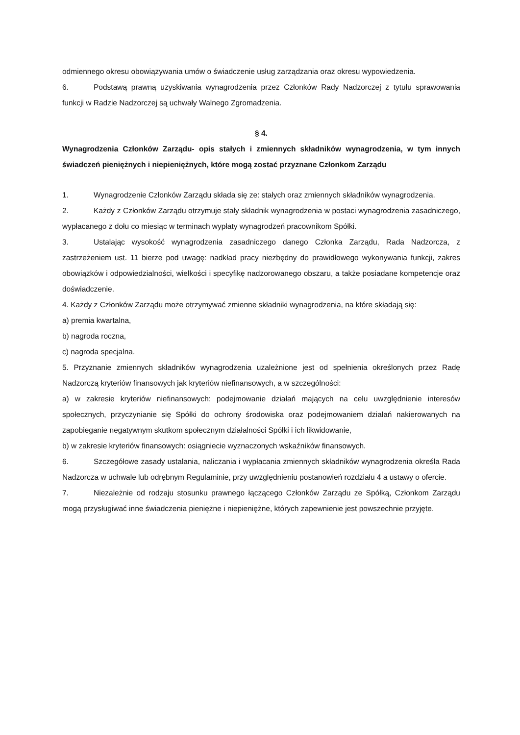odmiennego okresu obowiązywania umów o świadczenie usług zarządzania oraz okresu wypowiedzenia.
6. Podstawą prawną uzyskiwania wynagrodzenia przez Członków Rady Nadzorczej z tytułu sprawowania funkcji w Radzie Nadzorczej są uchwały Walnego Zgromadzenia.
§ 4.
Wynagrodzenia Członków Zarządu- opis stałych i zmiennych składników wynagrodzenia, w tym innych świadczeń pieniężnych i niepieniężnych, które mogą zostać przyznane Członkom Zarządu
1. Wynagrodzenie Członków Zarządu składa się ze: stałych oraz zmiennych składników wynagrodzenia.
2. Każdy z Członków Zarządu otrzymuje stały składnik wynagrodzenia w postaci wynagrodzenia zasadniczego, wypłacanego z dołu co miesiąc w terminach wypłaty wynagrodzeń pracownikom Spółki.
3. Ustalając wysokość wynagrodzenia zasadniczego danego Członka Zarządu, Rada Nadzorcza, z zastrzeżeniem ust. 11 bierze pod uwagę: nadkład pracy niezbędny do prawidłowego wykonywania funkcji, zakres obowiązków i odpowiedzialności, wielkości i specyfikę nadzorowanego obszaru, a także posiadane kompetencje oraz doświadczenie.
4. Każdy z Członków Zarządu może otrzymywać zmienne składniki wynagrodzenia, na które składają się:
a) premia kwartalna,
b) nagroda roczna,
c) nagroda specjalna.
5. Przyznanie zmiennych składników wynagrodzenia uzależnione jest od spełnienia określonych przez Radę Nadzorczą kryteriów finansowych jak kryteriów niefinansowych, a w szczególności:
a) w zakresie kryteriów niefinansowych: podejmowanie działań mających na celu uwzględnienie interesów społecznych, przyczynianie się Spółki do ochrony środowiska oraz podejmowaniem działań nakierowanych na zapobieganie negatywnym skutkom społecznym działalności Spółki i ich likwidowanie,
b) w zakresie kryteriów finansowych: osiągniecie wyznaczonych wskaźników finansowych.
6. Szczegółowe zasady ustalania, naliczania i wypłacania zmiennych składników wynagrodzenia określa Rada Nadzorcza w uchwale lub odrębnym Regulaminie, przy uwzględnieniu postanowień rozdziału 4 a ustawy o ofercie.
7. Niezależnie od rodzaju stosunku prawnego łączącego Członków Zarządu ze Spółką, Członkom Zarządu mogą przysługiwać inne świadczenia pieniężne i niepieniężne, których zapewnienie jest powszechnie przyjęte.